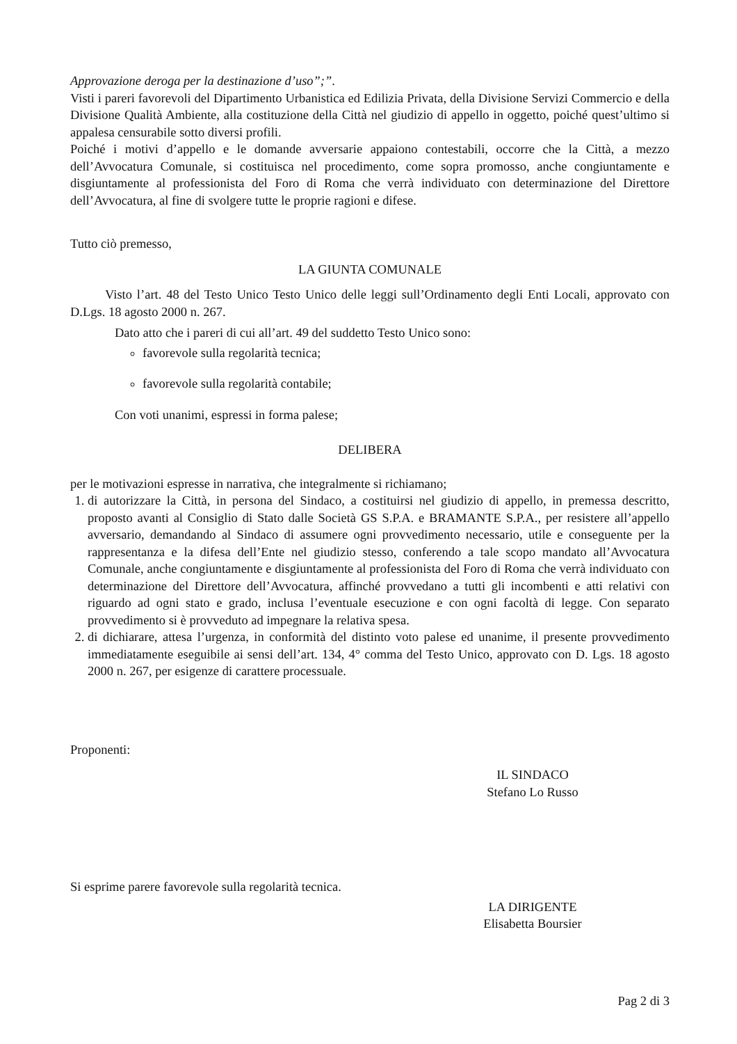Approvazione deroga per la destinazione d’uso”;”.
Visti i pareri favorevoli del Dipartimento Urbanistica ed Edilizia Privata, della Divisione Servizi Commercio e della Divisione Qualità Ambiente, alla costituzione della Città nel giudizio di appello in oggetto, poiché quest’ultimo si appalesa censurabile sotto diversi profili.
Poiché i motivi d’appello e le domande avversarie appaiono contestabili, occorre che la Città, a mezzo dell’Avvocatura Comunale, si costituisca nel procedimento, come sopra promosso, anche congiuntamente e disgiuntamente al professionista del Foro di Roma che verrà individuato con determinazione del Direttore dell’Avvocatura, al fine di svolgere tutte le proprie ragioni e difese.
Tutto ciò premesso,
LA GIUNTA COMUNALE
Visto l’art. 48 del Testo Unico Testo Unico delle leggi sull’Ordinamento degli Enti Locali, approvato con D.Lgs. 18 agosto 2000 n. 267.
Dato atto che i pareri di cui all’art. 49 del suddetto Testo Unico sono:
favorevole sulla regolarità tecnica;
favorevole sulla regolarità contabile;
Con voti unanimi, espressi in forma palese;
DELIBERA
per le motivazioni espresse in narrativa, che integralmente si richiamano;
1. di autorizzare la Città, in persona del Sindaco, a costituirsi nel giudizio di appello, in premessa descritto, proposto avanti al Consiglio di Stato dalle Società GS S.P.A. e BRAMANTE S.P.A., per resistere all’appello avversario, demandando al Sindaco di assumere ogni provvedimento necessario, utile e conseguente per la rappresentanza e la difesa dell’Ente nel giudizio stesso, conferendo a tale scopo mandato all’Avvocatura Comunale, anche congiuntamente e disgiuntamente al professionista del Foro di Roma che verrà individuato con determinazione del Direttore dell’Avvocatura, affinché provvedano a tutti gli incombenti e atti relativi con riguardo ad ogni stato e grado, inclusa l’eventuale esecuzione e con ogni facoltà di legge. Con separato provvedimento si è provveduto ad impegnare la relativa spesa.
2. di dichiarare, attesa l’urgenza, in conformità del distinto voto palese ed unanime, il presente provvedimento immediatamente eseguibile ai sensi dell’art. 134, 4° comma del Testo Unico, approvato con D. Lgs. 18 agosto 2000 n. 267, per esigenze di carattere processuale.
Proponenti:
IL SINDACO
Stefano Lo Russo
Si esprime parere favorevole sulla regolarità tecnica.
LA DIRIGENTE
Elisabetta Boursier
Pag 2 di 3